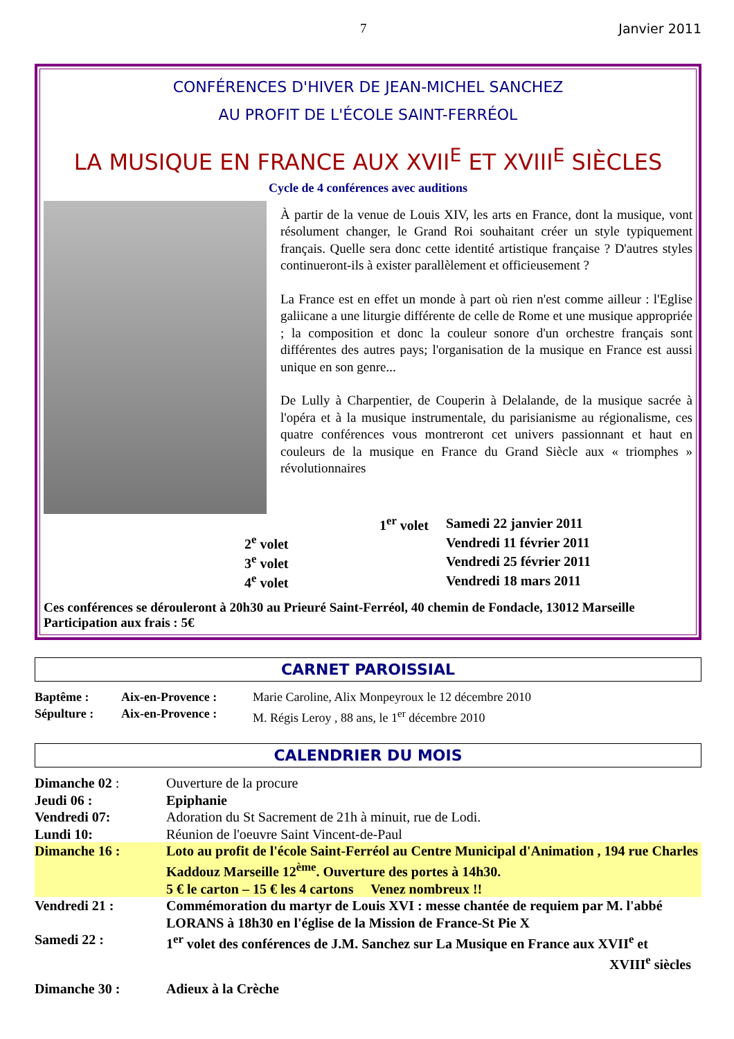7 Janvier 2011
CONFÉRENCES D'HIVER DE JEAN-MICHEL SANCHEZ
AU PROFIT DE L'ÉCOLE SAINT-FERRÉOL
LA MUSIQUE EN FRANCE AUX XVII<sup>E</sup> ET XVIII<sup>E</sup> SIÈCLES
Cycle de 4 conférences avec auditions
À partir de la venue de Louis XIV, les arts en France, dont la musique, vont résolument changer, le Grand Roi souhaitant créer un style typiquement français. Quelle sera donc cette identité artistique française ? D'autres styles continueront-ils à exister parallèlement et officieusement ?
La France est en effet un monde à part où rien n'est comme ailleur : l'Eglise galiicane a une liturgie différente de celle de Rome et une musique appropriée ; la composition et donc la couleur sonore d'un orchestre français sont différentes des autres pays; l'organisation de la musique en France est aussi unique en son genre...
De Lully à Charpentier, de Couperin à Delalande, de la musique sacrée à l'opéra et à la musique instrumentale, du parisianisme au régionalisme, ces quatre conférences vous montreront cet univers passionnant et haut en couleurs de la musique en France du Grand Siècle aux « triomphes » révolutionnaires
| 1<sup>er</sup> volet | Samedi 22 janvier 2011 |
| 2<sup>e</sup> volet | Vendredi 11 février 2011 |
| 3<sup>e</sup> volet | Vendredi 25 février 2011 |
| 4<sup>e</sup> volet | Vendredi 18 mars 2011 |
Ces conférences se dérouleront à 20h30 au Prieuré Saint-Ferréol, 40 chemin de Fondacle, 13012 Marseille
Participation aux frais : 5€
CARNET PAROISSIAL
| Baptême : | Aix-en-Provence : | Marie Caroline, Alix Monpeyroux le 12 décembre 2010 |
| Sépulture : | Aix-en-Provence : | M. Régis Leroy , 88 ans, le 1<sup>er</sup> décembre 2010 |
CALENDRIER DU MOIS
| Dimanche 02 : | Ouverture de la procure |
| Jeudi 06 : | Epiphanie |
| Vendredi 07: | Adoration du St Sacrement de 21h à minuit, rue de Lodi. |
| Lundi 10: | Réunion de l'oeuvre Saint Vincent-de-Paul |
| Dimanche 16 : | Loto au profit de l'école Saint-Ferréol au Centre Municipal d'Animation , 194 rue Charles Kaddouz Marseille 12<sup>ème</sup>. Ouverture des portes à 14h30. 5 € le carton – 15 € les 4 cartons Venez nombreux !! |
| Vendredi 21 : | Commémoration du martyr de Louis XVI : messe chantée de requiem par M. l'abbé LORANS à 18h30 en l'église de la Mission de France-St Pie X |
| Samedi 22 : | 1<sup>er</sup> volet des conférences de J.M. Sanchez sur La Musique en France aux XVII<sup>e</sup> et XVIII<sup>e</sup> siècles |
| Dimanche 30 : | Adieux à la Crèche |